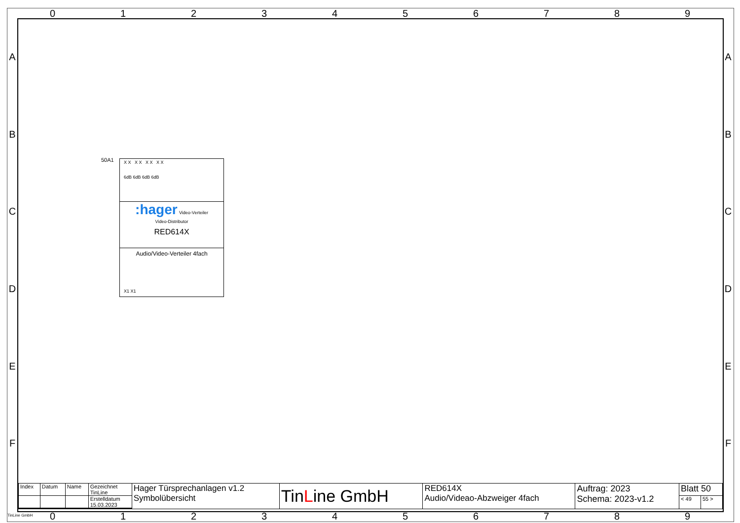0 1 2 3 4 5 6 7 8 9
A
B
C
D
E
F
A
B
C
D
E
F
50A1
X X X X X X X X
6dB 6dB 6dB 6dB
:hager Video-Verteiler
Video-Distributor
RED614X
Audio/Video-Verteiler 4fach
X1 X1
| Index | Datum | Name | Gezeichnet TinLine | Hager Türsprechanlagen v1.2 Symbolübersicht | Tin L ine GmbH | RED614X Audio/Videao-Abzweiger 4fach | Auftrag: 2023 Schema: 2023-v1.2 | Blatt 50 | |
| | | | Erstelldatum 15.03.2023 | | | | | < 49 | 55 > |
TinLine GmbH
0 1 2 3 4 5 6 7 8 9